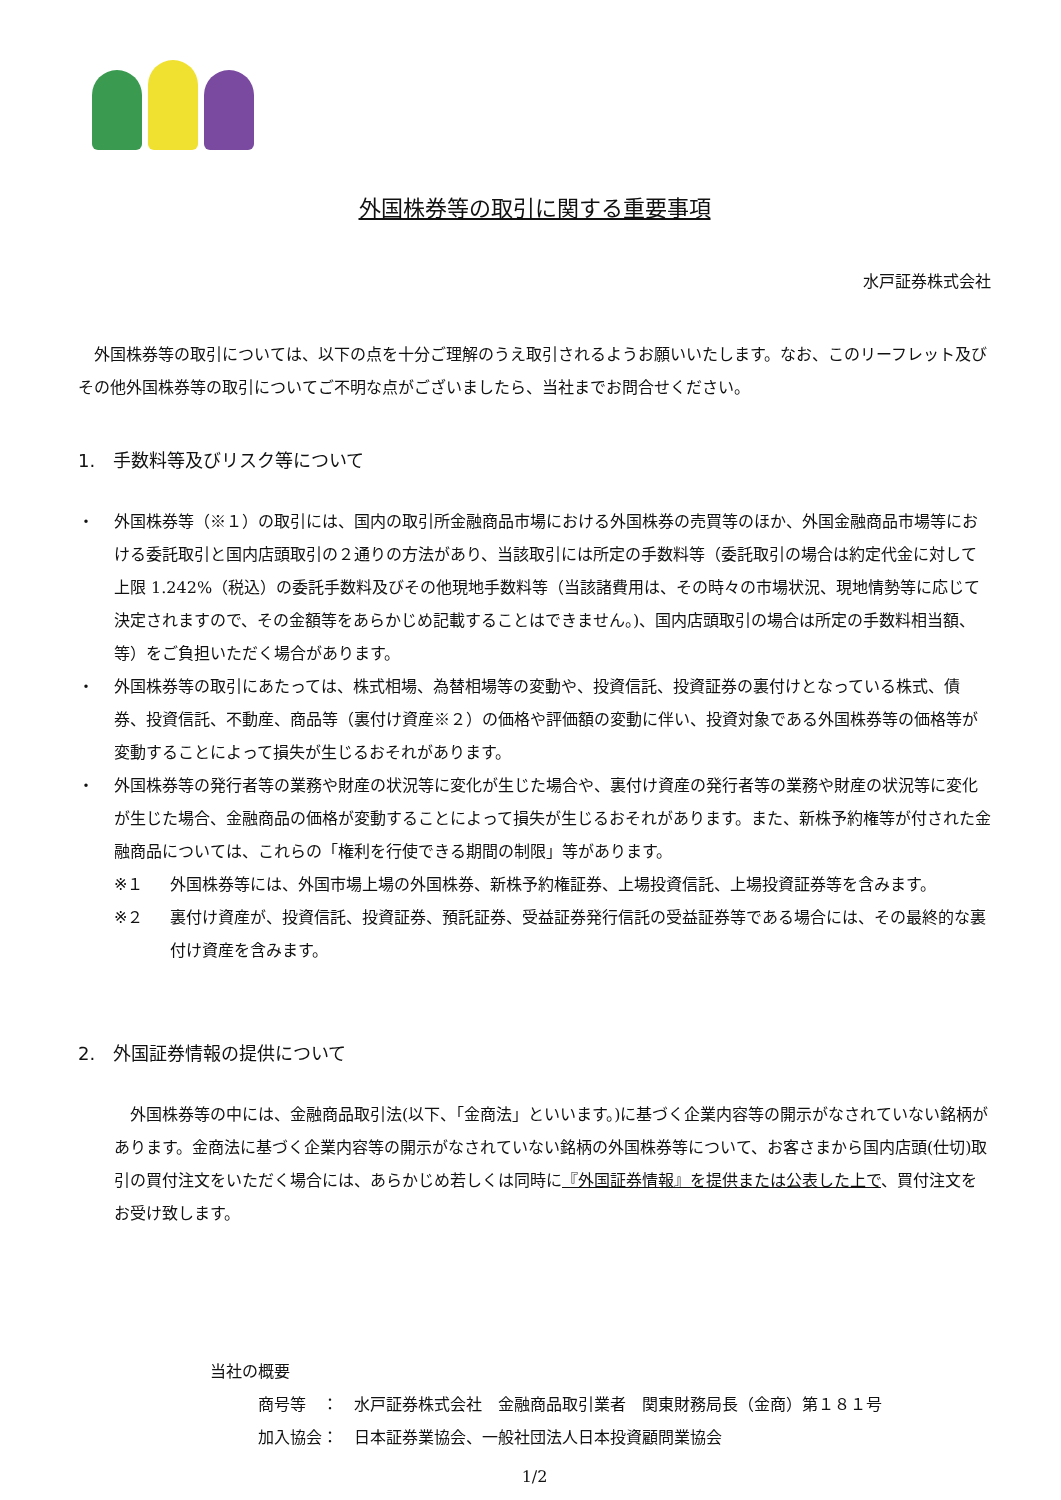外国株券等の取引に関する重要事項
水戸証券株式会社
外国株券等の取引については、以下の点を十分ご理解のうえ取引されるようお願いいたします。なお、このリーフレット及びその他外国株券等の取引についてご不明な点がございましたら、当社までお問合せください。
1.　手数料等及びリスク等について
・ 外国株券等（※１）の取引には、国内の取引所金融商品市場における外国株券の売買等のほか、外国金融商品市場等における委託取引と国内店頭取引の２通りの方法があり、当該取引には所定の手数料等（委託取引の場合は約定代金に対して上限 1.242%（税込）の委託手数料及びその他現地手数料等（当該諸費用は、その時々の市場状況、現地情勢等に応じて決定されますので、その金額等をあらかじめ記載することはできません。)、国内店頭取引の場合は所定の手数料相当額、等）をご負担いただく場合があります。
・ 外国株券等の取引にあたっては、株式相場、為替相場等の変動や、投資信託、投資証券の裏付けとなっている株式、債券、投資信託、不動産、商品等（裏付け資産※２）の価格や評価額の変動に伴い、投資対象である外国株券等の価格等が変動することによって損失が生じるおそれがあります。
・ 外国株券等の発行者等の業務や財産の状況等に変化が生じた場合や、裏付け資産の発行者等の業務や財産の状況等に変化が生じた場合、金融商品の価格が変動することによって損失が生じるおそれがあります。また、新株予約権等が付された金融商品については、これらの「権利を行使できる期間の制限」等があります。
※１ 外国株券等には、外国市場上場の外国株券、新株予約権証券、上場投資信託、上場投資証券等を含みます。
※２ 裏付け資産が、投資信託、投資証券、預託証券、受益証券発行信託の受益証券等である場合には、その最終的な裏付け資産を含みます。
2.　外国証券情報の提供について
外国株券等の中には、金融商品取引法(以下、「金商法」といいます。)に基づく企業内容等の開示がなされていない銘柄があります。金商法に基づく企業内容等の開示がなされていない銘柄の外国株券等について、お客さまから国内店頭(仕切)取引の買付注文をいただく場合には、あらかじめ若しくは同時に『外国証券情報』を提供または公表した上で、買付注文をお受け致します。
当社の概要
商号等　：　水戸証券株式会社　金融商品取引業者　関東財務局長（金商）第１８１号
加入協会：　日本証券業協会、一般社団法人日本投資顧問業協会
1/2